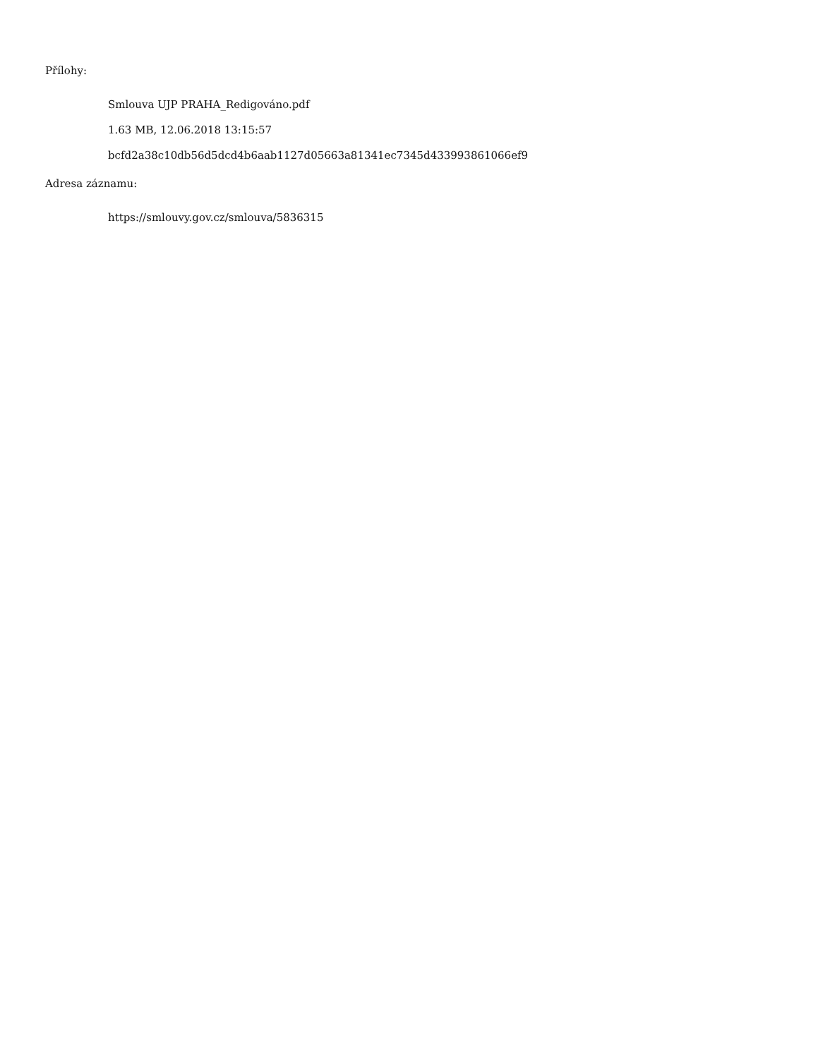Přílohy:
Smlouva UJP PRAHA_Redigováno.pdf
1.63 MB, 12.06.2018 13:15:57
bcfd2a38c10db56d5dcd4b6aab1127d05663a81341ec7345d433993861066ef9
Adresa záznamu:
https://smlouvy.gov.cz/smlouva/5836315